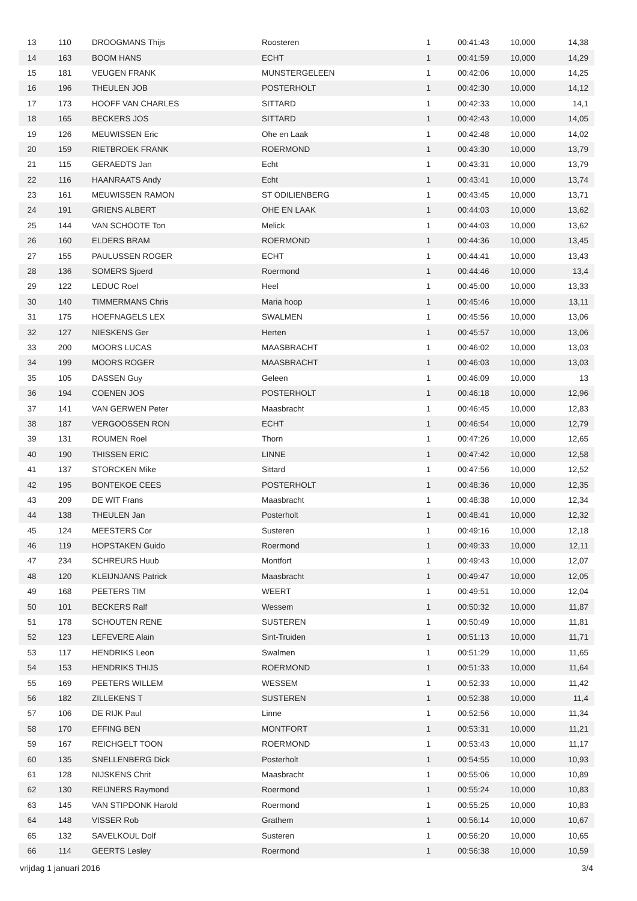| 13 | 110 | DROOGMANS Thijs | Roosteren | 1 | 00:41:43 | 10,000 | 14,38 |
| 14 | 163 | BOOM HANS | ECHT | 1 | 00:41:59 | 10,000 | 14,29 |
| 15 | 181 | VEUGEN FRANK | MUNSTERGELEEN | 1 | 00:42:06 | 10,000 | 14,25 |
| 16 | 196 | THEULEN JOB | POSTERHOLT | 1 | 00:42:30 | 10,000 | 14,12 |
| 17 | 173 | HOOFF VAN CHARLES | SITTARD | 1 | 00:42:33 | 10,000 | 14,1 |
| 18 | 165 | BECKERS JOS | SITTARD | 1 | 00:42:43 | 10,000 | 14,05 |
| 19 | 126 | MEUWISSEN Eric | Ohe en Laak | 1 | 00:42:48 | 10,000 | 14,02 |
| 20 | 159 | RIETBROEK FRANK | ROERMOND | 1 | 00:43:30 | 10,000 | 13,79 |
| 21 | 115 | GERAEDTS Jan | Echt | 1 | 00:43:31 | 10,000 | 13,79 |
| 22 | 116 | HAANRAATS Andy | Echt | 1 | 00:43:41 | 10,000 | 13,74 |
| 23 | 161 | MEUWISSEN RAMON | ST ODILIENBERG | 1 | 00:43:45 | 10,000 | 13,71 |
| 24 | 191 | GRIENS ALBERT | OHE EN LAAK | 1 | 00:44:03 | 10,000 | 13,62 |
| 25 | 144 | VAN SCHOOTE Ton | Melick | 1 | 00:44:03 | 10,000 | 13,62 |
| 26 | 160 | ELDERS BRAM | ROERMOND | 1 | 00:44:36 | 10,000 | 13,45 |
| 27 | 155 | PAULUSSEN ROGER | ECHT | 1 | 00:44:41 | 10,000 | 13,43 |
| 28 | 136 | SOMERS Sjoerd | Roermond | 1 | 00:44:46 | 10,000 | 13,4 |
| 29 | 122 | LEDUC Roel | Heel | 1 | 00:45:00 | 10,000 | 13,33 |
| 30 | 140 | TIMMERMANS Chris | Maria hoop | 1 | 00:45:46 | 10,000 | 13,11 |
| 31 | 175 | HOEFNAGELS LEX | SWALMEN | 1 | 00:45:56 | 10,000 | 13,06 |
| 32 | 127 | NIESKENS Ger | Herten | 1 | 00:45:57 | 10,000 | 13,06 |
| 33 | 200 | MOORS LUCAS | MAASBRACHT | 1 | 00:46:02 | 10,000 | 13,03 |
| 34 | 199 | MOORS ROGER | MAASBRACHT | 1 | 00:46:03 | 10,000 | 13,03 |
| 35 | 105 | DASSEN Guy | Geleen | 1 | 00:46:09 | 10,000 | 13 |
| 36 | 194 | COENEN JOS | POSTERHOLT | 1 | 00:46:18 | 10,000 | 12,96 |
| 37 | 141 | VAN GERWEN Peter | Maasbracht | 1 | 00:46:45 | 10,000 | 12,83 |
| 38 | 187 | VERGOOSSEN RON | ECHT | 1 | 00:46:54 | 10,000 | 12,79 |
| 39 | 131 | ROUMEN Roel | Thorn | 1 | 00:47:26 | 10,000 | 12,65 |
| 40 | 190 | THISSEN ERIC | LINNE | 1 | 00:47:42 | 10,000 | 12,58 |
| 41 | 137 | STORCKEN Mike | Sittard | 1 | 00:47:56 | 10,000 | 12,52 |
| 42 | 195 | BONTEKOE CEES | POSTERHOLT | 1 | 00:48:36 | 10,000 | 12,35 |
| 43 | 209 | DE WIT Frans | Maasbracht | 1 | 00:48:38 | 10,000 | 12,34 |
| 44 | 138 | THEULEN Jan | Posterholt | 1 | 00:48:41 | 10,000 | 12,32 |
| 45 | 124 | MEESTERS Cor | Susteren | 1 | 00:49:16 | 10,000 | 12,18 |
| 46 | 119 | HOPSTAKEN Guido | Roermond | 1 | 00:49:33 | 10,000 | 12,11 |
| 47 | 234 | SCHREURS Huub | Montfort | 1 | 00:49:43 | 10,000 | 12,07 |
| 48 | 120 | KLEIJNJANS Patrick | Maasbracht | 1 | 00:49:47 | 10,000 | 12,05 |
| 49 | 168 | PEETERS TIM | WEERT | 1 | 00:49:51 | 10,000 | 12,04 |
| 50 | 101 | BECKERS Ralf | Wessem | 1 | 00:50:32 | 10,000 | 11,87 |
| 51 | 178 | SCHOUTEN RENE | SUSTEREN | 1 | 00:50:49 | 10,000 | 11,81 |
| 52 | 123 | LEFEVERE Alain | Sint-Truiden | 1 | 00:51:13 | 10,000 | 11,71 |
| 53 | 117 | HENDRIKS Leon | Swalmen | 1 | 00:51:29 | 10,000 | 11,65 |
| 54 | 153 | HENDRIKS THIJS | ROERMOND | 1 | 00:51:33 | 10,000 | 11,64 |
| 55 | 169 | PEETERS WILLEM | WESSEM | 1 | 00:52:33 | 10,000 | 11,42 |
| 56 | 182 | ZILLEKENS T | SUSTEREN | 1 | 00:52:38 | 10,000 | 11,4 |
| 57 | 106 | DE RIJK Paul | Linne | 1 | 00:52:56 | 10,000 | 11,34 |
| 58 | 170 | EFFING BEN | MONTFORT | 1 | 00:53:31 | 10,000 | 11,21 |
| 59 | 167 | REICHGELT TOON | ROERMOND | 1 | 00:53:43 | 10,000 | 11,17 |
| 60 | 135 | SNELLENBERG Dick | Posterholt | 1 | 00:54:55 | 10,000 | 10,93 |
| 61 | 128 | NIJSKENS Chrit | Maasbracht | 1 | 00:55:06 | 10,000 | 10,89 |
| 62 | 130 | REIJNERS Raymond | Roermond | 1 | 00:55:24 | 10,000 | 10,83 |
| 63 | 145 | VAN STIPDONK Harold | Roermond | 1 | 00:55:25 | 10,000 | 10,83 |
| 64 | 148 | VISSER Rob | Grathem | 1 | 00:56:14 | 10,000 | 10,67 |
| 65 | 132 | SAVELKOUL Dolf | Susteren | 1 | 00:56:20 | 10,000 | 10,65 |
| 66 | 114 | GEERTS Lesley | Roermond | 1 | 00:56:38 | 10,000 | 10,59 |
vrijdag 1 januari 2016 3/4